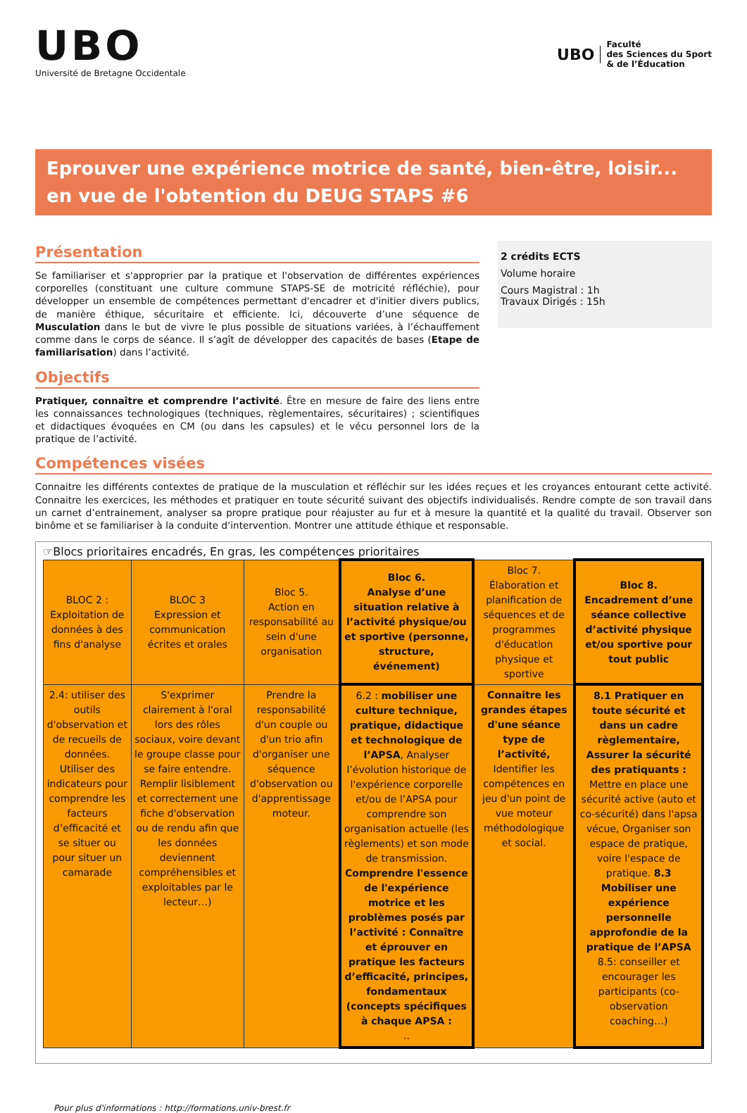UBO
Université de Bretagne Occidentale
UBO Faculté
des Sciences du Sport
& de l’Éducation
Eprouver une expérience motrice de santé, bien-être, loisir... en vue de l'obtention du DEUG STAPS #6
Présentation
Se familiariser et s'approprier par la pratique et l'observation de différentes expériences corporelles (constituant une culture commune STAPS-SE de motricité réfléchie), pour développer un ensemble de compétences permettant d'encadrer et d'initier divers publics, de manière éthique, sécuritaire et efficiente. Ici, découverte d’une séquence de Musculation dans le but de vivre le plus possible de situations variées, à l’échauffement comme dans le corps de séance. Il s’agît de développer des capacités de bases (Etape de familiarisation) dans l’activité.
Objectifs
Pratiquer, connaître et comprendre l’activité. Être en mesure de faire des liens entre les connaissances technologiques (techniques, règlementaires, sécuritaires) ; scientifiques et didactiques évoquées en CM (ou dans les capsules) et le vécu personnel lors de la pratique de l’activité.
2 crédits ECTS
Volume horaire
Cours Magistral : 1h
Travaux Dirigés : 15h
Compétences visées
Connaitre les différents contextes de pratique de la musculation et réfléchir sur les idées reçues et les croyances entourant cette activité. Connaitre les exercices, les méthodes et pratiquer en toute sécurité suivant des objectifs individualisés. Rendre compte de son travail dans un carnet d’entrainement, analyser sa propre pratique pour réajuster au fur et à mesure la quantité et la qualité du travail. Observer son binôme et se familiariser à la conduite d’intervention. Montrer une attitude éthique et responsable.
☞Blocs prioritaires encadrés, En gras, les compétences prioritaires
| BLOC 2 : Exploitation de données à des fins d'analyse | BLOC 3 Expression et communication écrites et orales | Bloc 5. Action en responsabilité au sein d'une organisation | Bloc 6. Analyse d’une situation relative à l’activité physique/ou et sportive (personne, structure, événement) | Bloc 7. Élaboration et planification de séquences et de programmes d'éducation physique et sportive | Bloc 8. Encadrement d’une séance collective d’activité physique et/ou sportive pour tout public |
| 2.4: utiliser des outils d'observation et de recueils de données. Utiliser des indicateurs pour comprendre les facteurs d’efficacité et se situer ou pour situer un camarade | S'exprimer clairement à l'oral lors des rôles sociaux, voire devant le groupe classe pour se faire entendre. Remplir lisiblement et correctement une fiche d'observation ou de rendu afin que les données deviennent compréhensibles et exploitables par le lecteur…) | Prendre la responsabilité d'un couple ou d'un trio afin d'organiser une séquence d'observation ou d'apprentissage moteur. | 6.2 : mobiliser une culture technique, pratique, didactique et technologique de l’APSA , Analyser l’évolution historique de l'expérience corporelle et/ou de l’APSA pour comprendre son organisation actuelle (les règlements) et son mode de transmission. Comprendre l'essence de l'expérience motrice et les problèmes posés par l’activité : Connaître et éprouver en pratique les facteurs d’efficacité, principes, fondamentaux (concepts spécifiques à chaque APSA : .. | Connaitre les grandes étapes d'une séance type de l’activité, Identifier les compétences en jeu d'un point de vue moteur méthodologique et social. | 8.1 Pratiquer en toute sécurité et dans un cadre règlementaire, Assurer la sécurité des pratiquants : Mettre en place une sécurité active (auto et co-sécurité) dans l'apsa vécue, Organiser son espace de pratique, voire l'espace de pratique. 8.3 Mobiliser une expérience personnelle approfondie de la pratique de l’APSA 8.5: conseiller et encourager les participants (co-observation coaching…) |
Pour plus d'informations : http://formations.univ-brest.fr